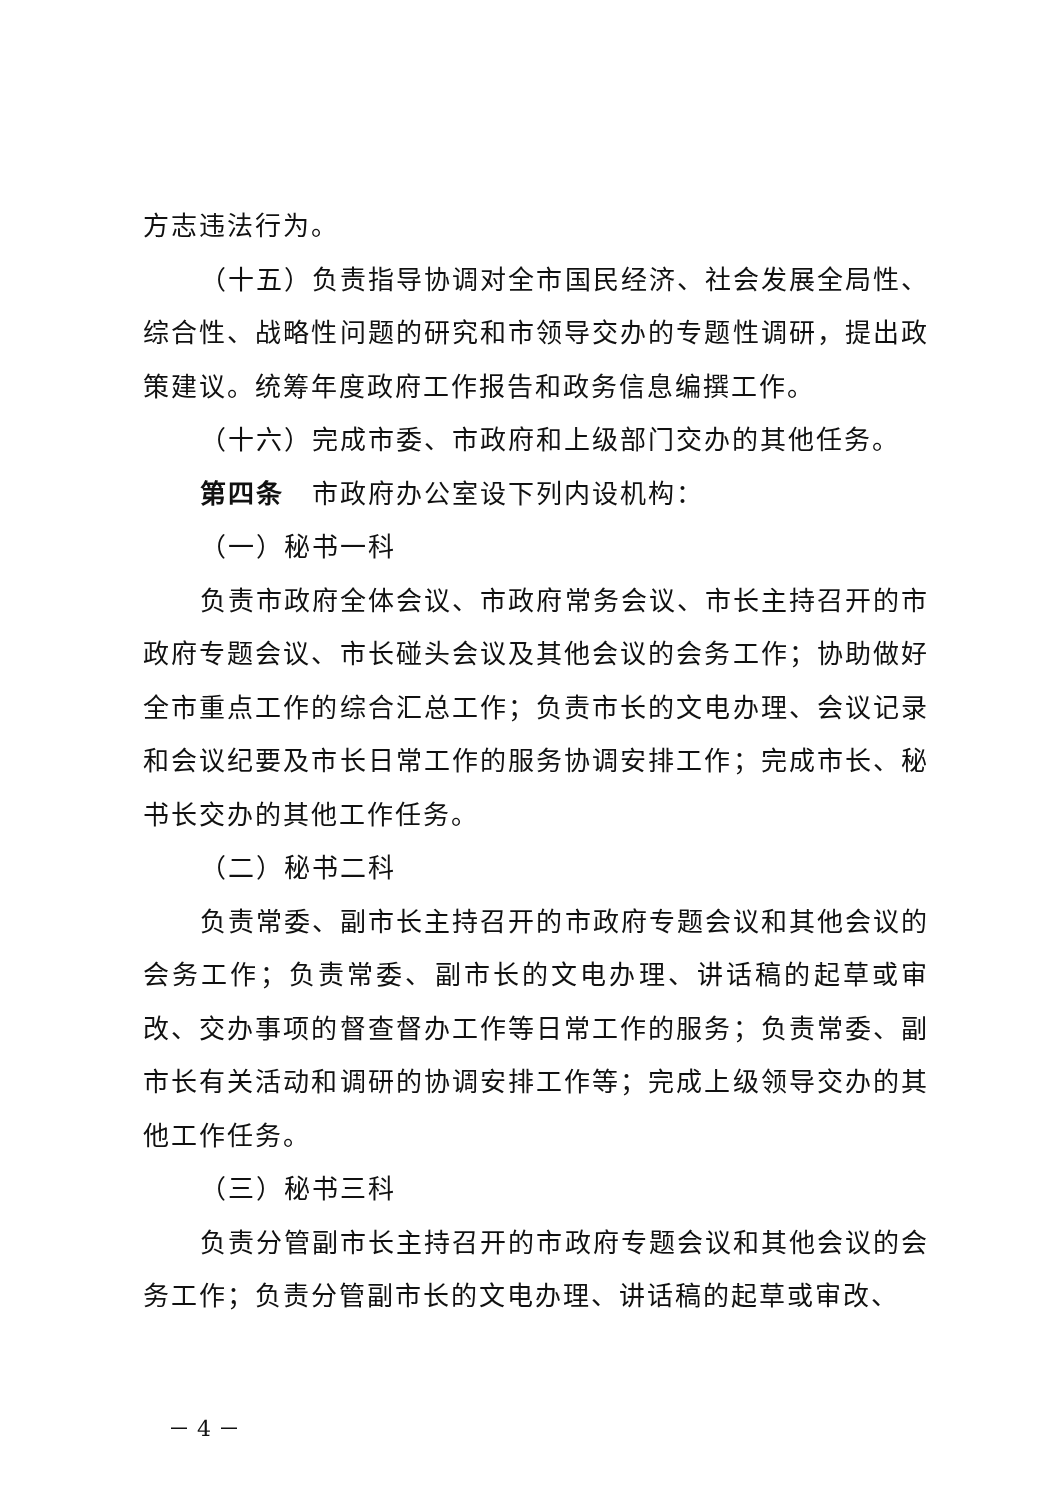方志违法行为。
（十五）负责指导协调对全市国民经济、社会发展全局性、综合性、战略性问题的研究和市领导交办的专题性调研，提出政策建议。统筹年度政府工作报告和政务信息编撰工作。
（十六）完成市委、市政府和上级部门交办的其他任务。
第四条　市政府办公室设下列内设机构：
（一）秘书一科
负责市政府全体会议、市政府常务会议、市长主持召开的市政府专题会议、市长碰头会议及其他会议的会务工作；协助做好全市重点工作的综合汇总工作；负责市长的文电办理、会议记录和会议纪要及市长日常工作的服务协调安排工作；完成市长、秘书长交办的其他工作任务。
（二）秘书二科
负责常委、副市长主持召开的市政府专题会议和其他会议的会务工作；负责常委、副市长的文电办理、讲话稿的起草或审改、交办事项的督查督办工作等日常工作的服务；负责常委、副市长有关活动和调研的协调安排工作等；完成上级领导交办的其他工作任务。
（三）秘书三科
负责分管副市长主持召开的市政府专题会议和其他会议的会务工作；负责分管副市长的文电办理、讲话稿的起草或审改、
－ 4 －